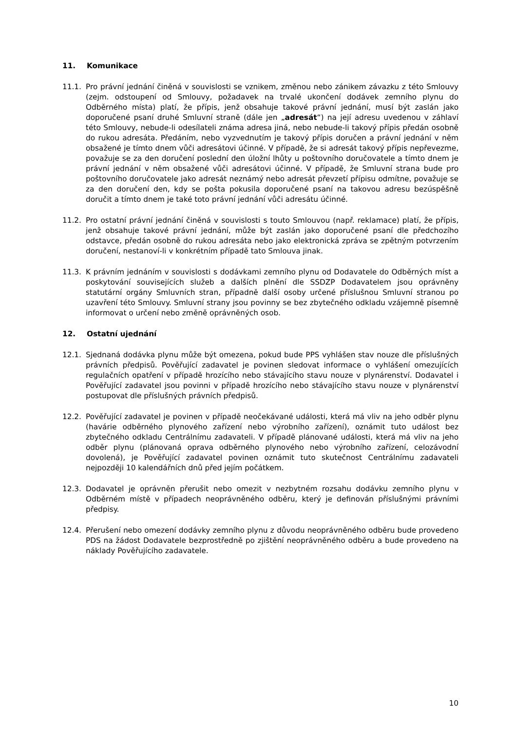11. Komunikace
11.1. Pro právní jednání činěná v souvislosti se vznikem, změnou nebo zánikem závazku z této Smlouvy (zejm. odstoupení od Smlouvy, požadavek na trvalé ukončení dodávek zemního plynu do Odběrného místa) platí, že přípis, jenž obsahuje takové právní jednání, musí být zaslán jako doporučené psaní druhé Smluvní straně (dále jen „adresát“) na její adresu uvedenou v záhlaví této Smlouvy, nebude-li odesílateli známa adresa jiná, nebo nebude-li takový přípis předán osobně do rukou adresáta. Předáním, nebo vyzvednutím je takový přípis doručen a právní jednání v něm obsažené je tímto dnem vůči adresátovi účinné. V případě, že si adresát takový přípis nepřevezme, považuje se za den doručení poslední den úložní lhůty u poštovního doručovatele a tímto dnem je právní jednání v něm obsažené vůči adresátovi účinné. V případě, že Smluvní strana bude pro poštovního doručovatele jako adresát neznámý nebo adresát převzetí přípisu odmítne, považuje se za den doručení den, kdy se pošta pokusila doporučené psaní na takovou adresu bezúspěšně doručit a tímto dnem je také toto právní jednání vůči adresátu účinné.
11.2. Pro ostatní právní jednání činěná v souvislosti s touto Smlouvou (např. reklamace) platí, že přípis, jenž obsahuje takové právní jednání, může být zaslán jako doporučené psaní dle předchozího odstavce, předán osobně do rukou adresáta nebo jako elektronická zpráva se zpětným potvrzením doručení, nestanoví-li v konkrétním případě tato Smlouva jinak.
11.3. K právním jednáním v souvislosti s dodávkami zemního plynu od Dodavatele do Odběrných míst a poskytování souvisejících služeb a dalších plnění dle SSDZP Dodavatelem jsou oprávněny statutární orgány Smluvních stran, případně další osoby určené příslušnou Smluvní stranou po uzavření této Smlouvy. Smluvní strany jsou povinny se bez zbytečného odkladu vzájemně písemně informovat o určení nebo změně oprávněných osob.
12. Ostatní ujednání
12.1. Sjednaná dodávka plynu může být omezena, pokud bude PPS vyhlášen stav nouze dle příslušných právních předpisů. Pověřující zadavatel je povinen sledovat informace o vyhlášení omezujících regulačních opatření v případě hrozícího nebo stávajícího stavu nouze v plynárenství. Dodavatel i Pověřující zadavatel jsou povinni v případě hrozícího nebo stávajícího stavu nouze v plynárenství postupovat dle příslušných právních předpisů.
12.2. Pověřující zadavatel je povinen v případě neočekávané události, která má vliv na jeho odběr plynu (havárie odběrného plynového zařízení nebo výrobního zařízení), oznámit tuto událost bez zbytečného odkladu Centrálnímu zadavateli. V případě plánované události, která má vliv na jeho odběr plynu (plánovaná oprava odběrného plynového nebo výrobního zařízení, celozávodní dovolená), je Pověřující zadavatel povinen oznámit tuto skutečnost Centrálnímu zadavateli nejpozději 10 kalendářních dnů před jejím počátkem.
12.3. Dodavatel je oprávněn přerušit nebo omezit v nezbytném rozsahu dodávku zemního plynu v Odběrném místě v případech neoprávněného odběru, který je definován příslušnými právními předpisy.
12.4. Přerušení nebo omezení dodávky zemního plynu z důvodu neoprávněného odběru bude provedeno PDS na žádost Dodavatele bezprostředně po zjištění neoprávněného odběru a bude provedeno na náklady Pověřujícího zadavatele.
10